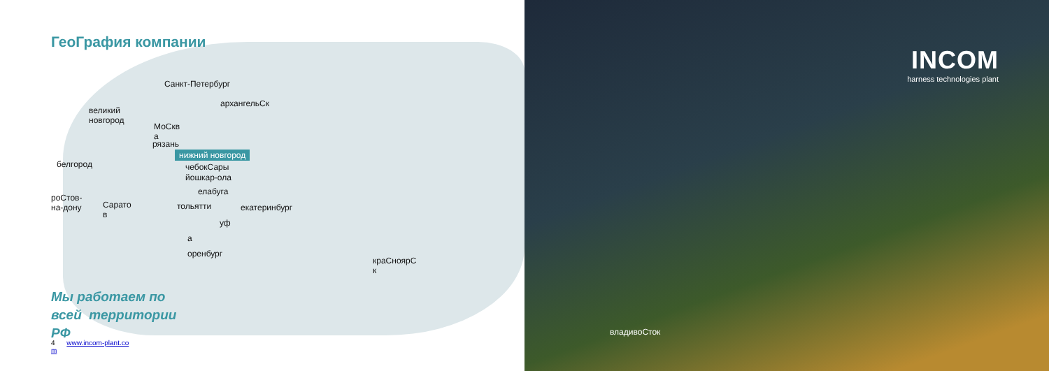ГеоГрафия компании
Санкт-Петербург
великий
новгород
архангельСк
МоСкв
а
рязань
нижний новгород
белгород чебокСары
йошкар-ола
елабуга
роСтов-
на-дону
Сарато
в
тольятти екатеринбург
уф
а
оренбург
краСноярС
к
Мы работаем по
всей территории
РФ
4 www.incom-plant.co
m
INCOM
harness technologies plant
владивоСток